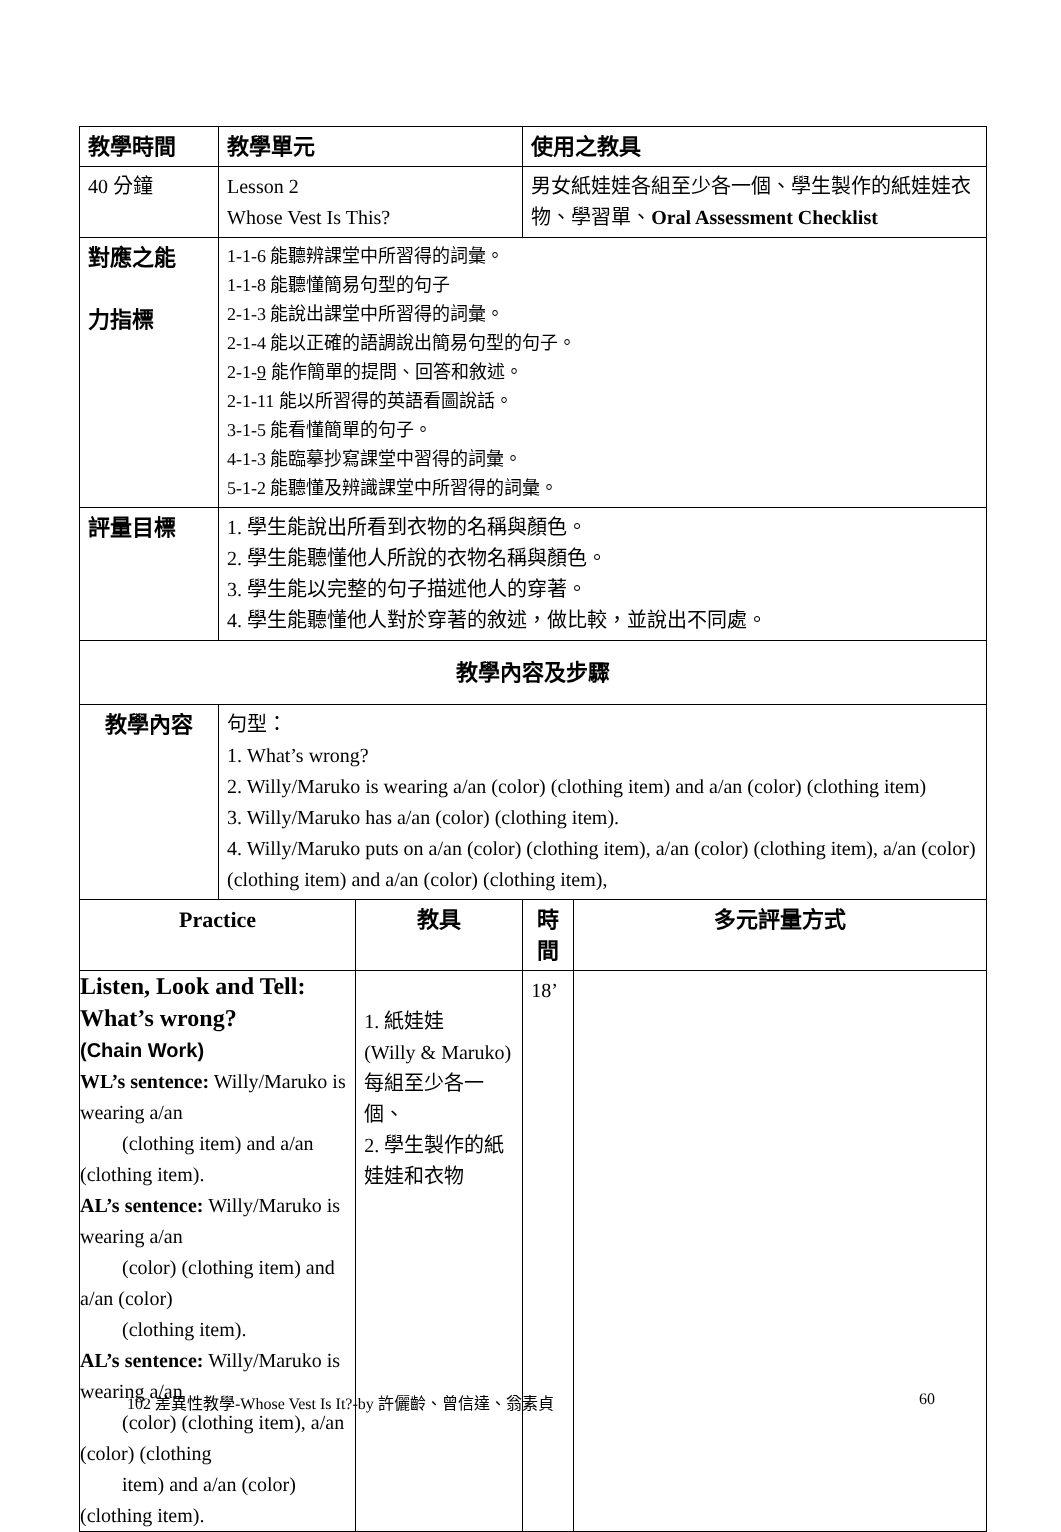| 教學時間 | 教學單元 | | 使用之教具 | |
| 40 分鐘 | Lesson 2 Whose Vest Is This? | | 男女紙娃娃各組至少各一個、學生製作的紙娃娃衣物、學習單、 Oral Assessment Checklist | |
| 對應之能 力指標 | 1-1-6 能聽辨課堂中所習得的詞彙。 1-1-8 能聽懂簡易句型的句子 2-1-3 能說出課堂中所習得的詞彙。 2-1-4 能以正確的語調說出簡易句型的句子。 2-1- 9 能作簡單的提問、回答和敘述。 2-1-11 能以所習得的英語看圖說話。 3-1-5 能看懂簡單的句子。 4-1-3 能臨摹抄寫課堂中習得的詞彙。 5-1-2 能聽懂及辨識課堂中所習得的詞彙。 | | | |
| 評量目標 | 1. 學生能說出所看到衣物的名稱與顏色。 2. 學生能聽懂他人所說的衣物名稱與顏色。 3. 學生能以完整的句子描述他人的穿著。 4. 學生能聽懂他人對於穿著的敘述，做比較，並說出不同處。 | | | |
| 教學內容及步驟 | | | | |
| 教學內容 | 句型： 1. What’s wrong? 2. Willy/Maruko is wearing a/an (color) (clothing item) and a/an (color) (clothing item) 3. Willy/Maruko has a/an (color) (clothing item). 4. Willy/Maruko puts on a/an (color) (clothing item), a/an (color) (clothing item), a/an (color) (clothing item) and a/an (color) (clothing item), | | | |
| Practice | | 教具 | 時 間 | 多元評量方式 |
| Listen, Look and Tell: What’s wrong? (Chain Work) WL’s sentence: Willy/Maruko is wearing a/an (clothing item) and a/an (clothing item). AL’s sentence: Willy/Maruko is wearing a/an (color) (clothing item) and a/an (color) (clothing item). AL’s sentence: Willy/Maruko is wearing a/an (color) (clothing item), a/an (color) (clothing item) and a/an (color) (clothing item). | | 1. 紙娃娃 (Willy & Maruko)每組至少各一個、 2. 學生製作的紙娃娃和衣物 | 18’ | |
102 差異性教學-Whose Vest Is It?-by 許儷齡、曾信達、翁素貞 60